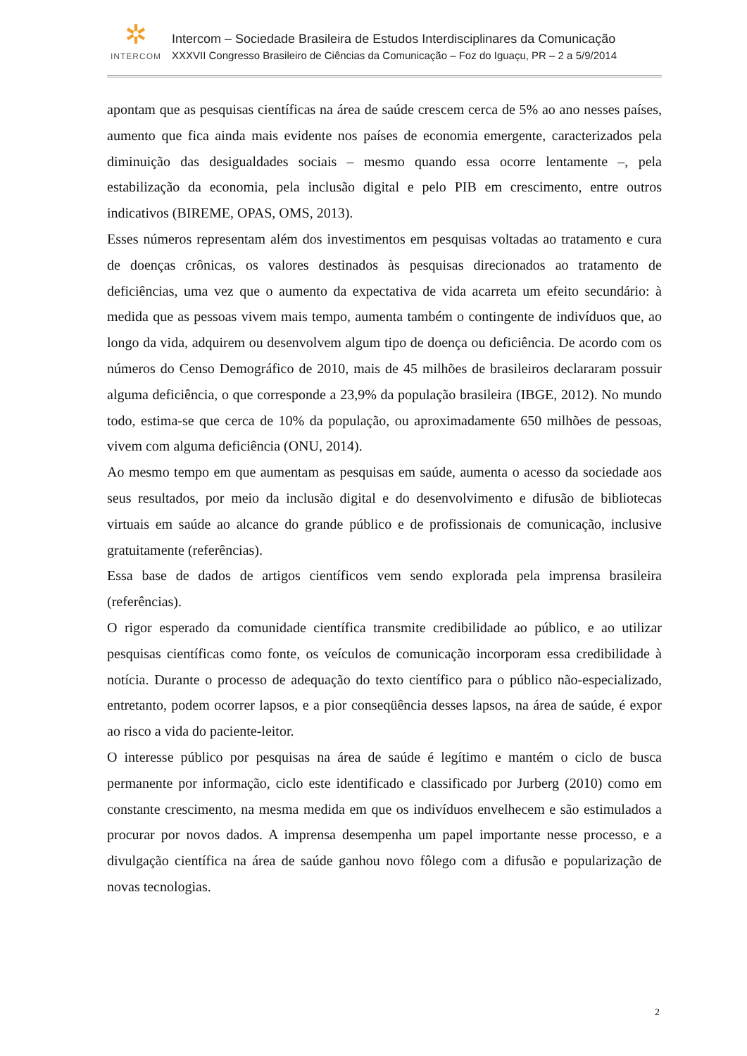✲
INTERCOM
Intercom – Sociedade Brasileira de Estudos Interdisciplinares da Comunicação
XXXVII Congresso Brasileiro de Ciências da Comunicação – Foz do Iguaçu, PR – 2 a 5/9/2014
apontam que as pesquisas científicas na área de saúde crescem cerca de 5% ao ano nesses países, aumento que fica ainda mais evidente nos países de economia emergente, caracterizados pela diminuição das desigualdades sociais – mesmo quando essa ocorre lentamente –, pela estabilização da economia, pela inclusão digital e pelo PIB em crescimento, entre outros indicativos (BIREME, OPAS, OMS, 2013).
Esses números representam além dos investimentos em pesquisas voltadas ao tratamento e cura de doenças crônicas, os valores destinados às pesquisas direcionados ao tratamento de deficiências, uma vez que o aumento da expectativa de vida acarreta um efeito secundário: à medida que as pessoas vivem mais tempo, aumenta também o contingente de indivíduos que, ao longo da vida, adquirem ou desenvolvem algum tipo de doença ou deficiência. De acordo com os números do Censo Demográfico de 2010, mais de 45 milhões de brasileiros declararam possuir alguma deficiência, o que corresponde a 23,9% da população brasileira (IBGE, 2012). No mundo todo, estima-se que cerca de 10% da população, ou aproximadamente 650 milhões de pessoas, vivem com alguma deficiência (ONU, 2014).
Ao mesmo tempo em que aumentam as pesquisas em saúde, aumenta o acesso da sociedade aos seus resultados, por meio da inclusão digital e do desenvolvimento e difusão de bibliotecas virtuais em saúde ao alcance do grande público e de profissionais de comunicação, inclusive gratuitamente (referências).
Essa base de dados de artigos científicos vem sendo explorada pela imprensa brasileira (referências).
O rigor esperado da comunidade científica transmite credibilidade ao público, e ao utilizar pesquisas científicas como fonte, os veículos de comunicação incorporam essa credibilidade à notícia. Durante o processo de adequação do texto científico para o público não-especializado, entretanto, podem ocorrer lapsos, e a pior conseqüência desses lapsos, na área de saúde, é expor ao risco a vida do paciente-leitor.
O interesse público por pesquisas na área de saúde é legítimo e mantém o ciclo de busca permanente por informação, ciclo este identificado e classificado por Jurberg (2010) como em constante crescimento, na mesma medida em que os indivíduos envelhecem e são estimulados a procurar por novos dados. A imprensa desempenha um papel importante nesse processo, e a divulgação científica na área de saúde ganhou novo fôlego com a difusão e popularização de novas tecnologias.
2